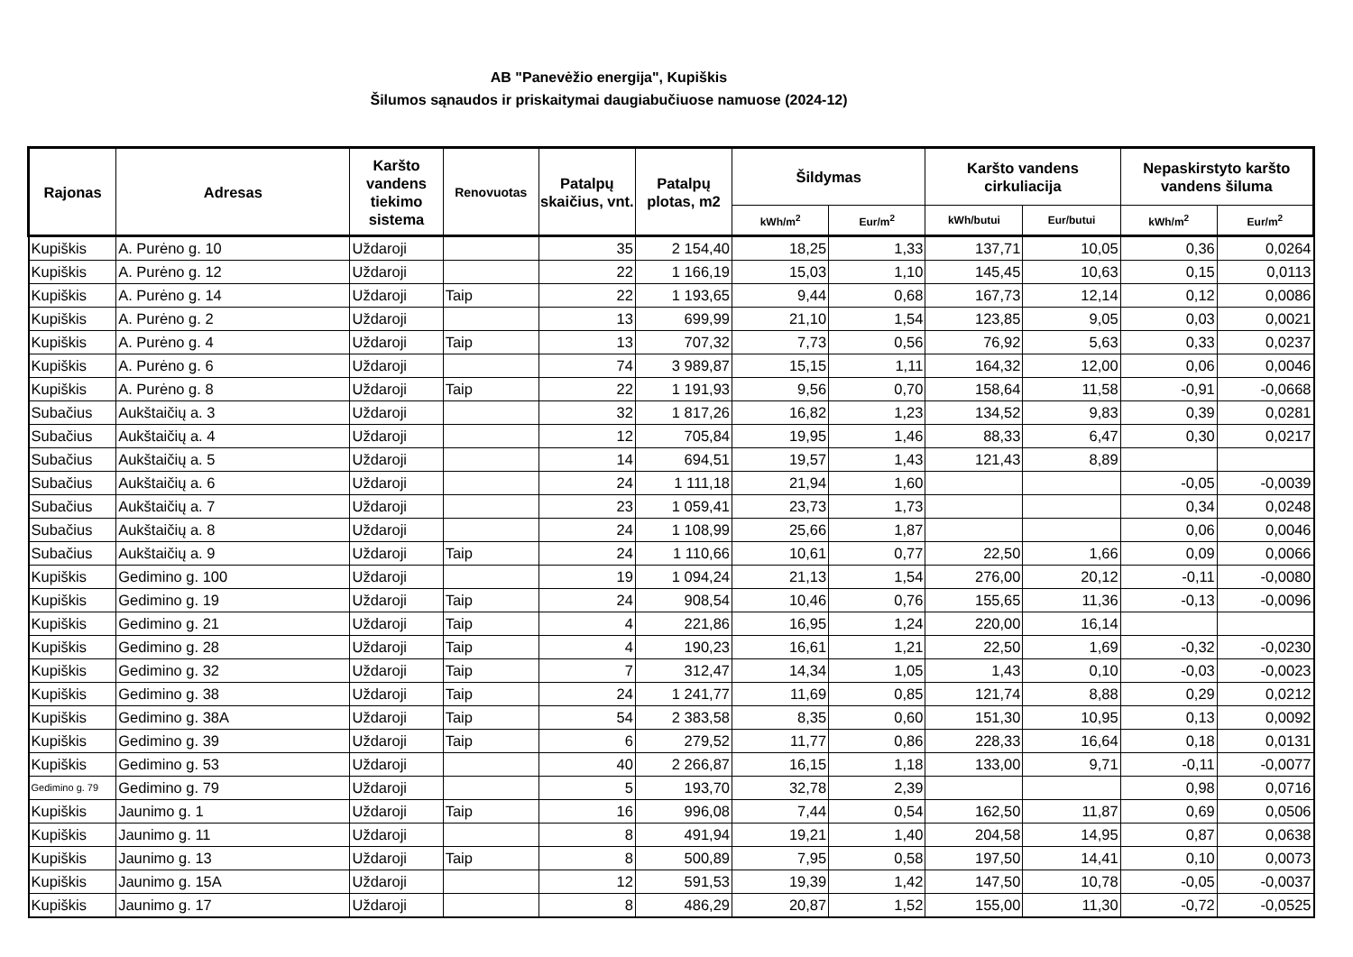AB "Panevėžio energija", Kupiškis
Šilumos sąnaudos ir priskaitymai daugiabučiuose namuose (2024-12)
| Rajonas | Adresas | Karšto vandens tiekimo sistema | Renovuotas | Patalpų skaičius, vnt. | Patalpų plotas, m2 | Šildymas | | Karšto vandens cirkuliacija | | Nepaskirstyto karšto vandens šiluma | |
| --- | --- | --- | --- | --- | --- | --- | --- | --- | --- | --- | --- |
| | | | | | | kWh/m<sup>2</sup> | Eur/m<sup>2</sup> | kWh/butui | Eur/butui | kWh/m<sup>2</sup> | Eur/m<sup>2</sup> |
| Kupiškis | A. Purėno g. 10 | Uždaroji | | 35 | 2 154,40 | 18,25 | 1,33 | 137,71 | 10,05 | 0,36 | 0,0264 |
| Kupiškis | A. Purėno g. 12 | Uždaroji | | 22 | 1 166,19 | 15,03 | 1,10 | 145,45 | 10,63 | 0,15 | 0,0113 |
| Kupiškis | A. Purėno g. 14 | Uždaroji | Taip | 22 | 1 193,65 | 9,44 | 0,68 | 167,73 | 12,14 | 0,12 | 0,0086 |
| Kupiškis | A. Purėno g. 2 | Uždaroji | | 13 | 699,99 | 21,10 | 1,54 | 123,85 | 9,05 | 0,03 | 0,0021 |
| Kupiškis | A. Purėno g. 4 | Uždaroji | Taip | 13 | 707,32 | 7,73 | 0,56 | 76,92 | 5,63 | 0,33 | 0,0237 |
| Kupiškis | A. Purėno g. 6 | Uždaroji | | 74 | 3 989,87 | 15,15 | 1,11 | 164,32 | 12,00 | 0,06 | 0,0046 |
| Kupiškis | A. Purėno g. 8 | Uždaroji | Taip | 22 | 1 191,93 | 9,56 | 0,70 | 158,64 | 11,58 | -0,91 | -0,0668 |
| Subačius | Aukštaičių a. 3 | Uždaroji | | 32 | 1 817,26 | 16,82 | 1,23 | 134,52 | 9,83 | 0,39 | 0,0281 |
| Subačius | Aukštaičių a. 4 | Uždaroji | | 12 | 705,84 | 19,95 | 1,46 | 88,33 | 6,47 | 0,30 | 0,0217 |
| Subačius | Aukštaičių a. 5 | Uždaroji | | 14 | 694,51 | 19,57 | 1,43 | 121,43 | 8,89 | | |
| Subačius | Aukštaičių a. 6 | Uždaroji | | 24 | 1 111,18 | 21,94 | 1,60 | | | -0,05 | -0,0039 |
| Subačius | Aukštaičių a. 7 | Uždaroji | | 23 | 1 059,41 | 23,73 | 1,73 | | | 0,34 | 0,0248 |
| Subačius | Aukštaičių a. 8 | Uždaroji | | 24 | 1 108,99 | 25,66 | 1,87 | | | 0,06 | 0,0046 |
| Subačius | Aukštaičių a. 9 | Uždaroji | Taip | 24 | 1 110,66 | 10,61 | 0,77 | 22,50 | 1,66 | 0,09 | 0,0066 |
| Kupiškis | Gedimino g. 100 | Uždaroji | | 19 | 1 094,24 | 21,13 | 1,54 | 276,00 | 20,12 | -0,11 | -0,0080 |
| Kupiškis | Gedimino g. 19 | Uždaroji | Taip | 24 | 908,54 | 10,46 | 0,76 | 155,65 | 11,36 | -0,13 | -0,0096 |
| Kupiškis | Gedimino g. 21 | Uždaroji | Taip | 4 | 221,86 | 16,95 | 1,24 | 220,00 | 16,14 | | |
| Kupiškis | Gedimino g. 28 | Uždaroji | Taip | 4 | 190,23 | 16,61 | 1,21 | 22,50 | 1,69 | -0,32 | -0,0230 |
| Kupiškis | Gedimino g. 32 | Uždaroji | Taip | 7 | 312,47 | 14,34 | 1,05 | 1,43 | 0,10 | -0,03 | -0,0023 |
| Kupiškis | Gedimino g. 38 | Uždaroji | Taip | 24 | 1 241,77 | 11,69 | 0,85 | 121,74 | 8,88 | 0,29 | 0,0212 |
| Kupiškis | Gedimino g. 38A | Uždaroji | Taip | 54 | 2 383,58 | 8,35 | 0,60 | 151,30 | 10,95 | 0,13 | 0,0092 |
| Kupiškis | Gedimino g. 39 | Uždaroji | Taip | 6 | 279,52 | 11,77 | 0,86 | 228,33 | 16,64 | 0,18 | 0,0131 |
| Kupiškis | Gedimino g. 53 | Uždaroji | | 40 | 2 266,87 | 16,15 | 1,18 | 133,00 | 9,71 | -0,11 | -0,0077 |
| Gedimino g. 79 | Gedimino g. 79 | Uždaroji | | 5 | 193,70 | 32,78 | 2,39 | | | 0,98 | 0,0716 |
| Kupiškis | Jaunimo g. 1 | Uždaroji | Taip | 16 | 996,08 | 7,44 | 0,54 | 162,50 | 11,87 | 0,69 | 0,0506 |
| Kupiškis | Jaunimo g. 11 | Uždaroji | | 8 | 491,94 | 19,21 | 1,40 | 204,58 | 14,95 | 0,87 | 0,0638 |
| Kupiškis | Jaunimo g. 13 | Uždaroji | Taip | 8 | 500,89 | 7,95 | 0,58 | 197,50 | 14,41 | 0,10 | 0,0073 |
| Kupiškis | Jaunimo g. 15A | Uždaroji | | 12 | 591,53 | 19,39 | 1,42 | 147,50 | 10,78 | -0,05 | -0,0037 |
| Kupiškis | Jaunimo g. 17 | Uždaroji | | 8 | 486,29 | 20,87 | 1,52 | 155,00 | 11,30 | -0,72 | -0,0525 |